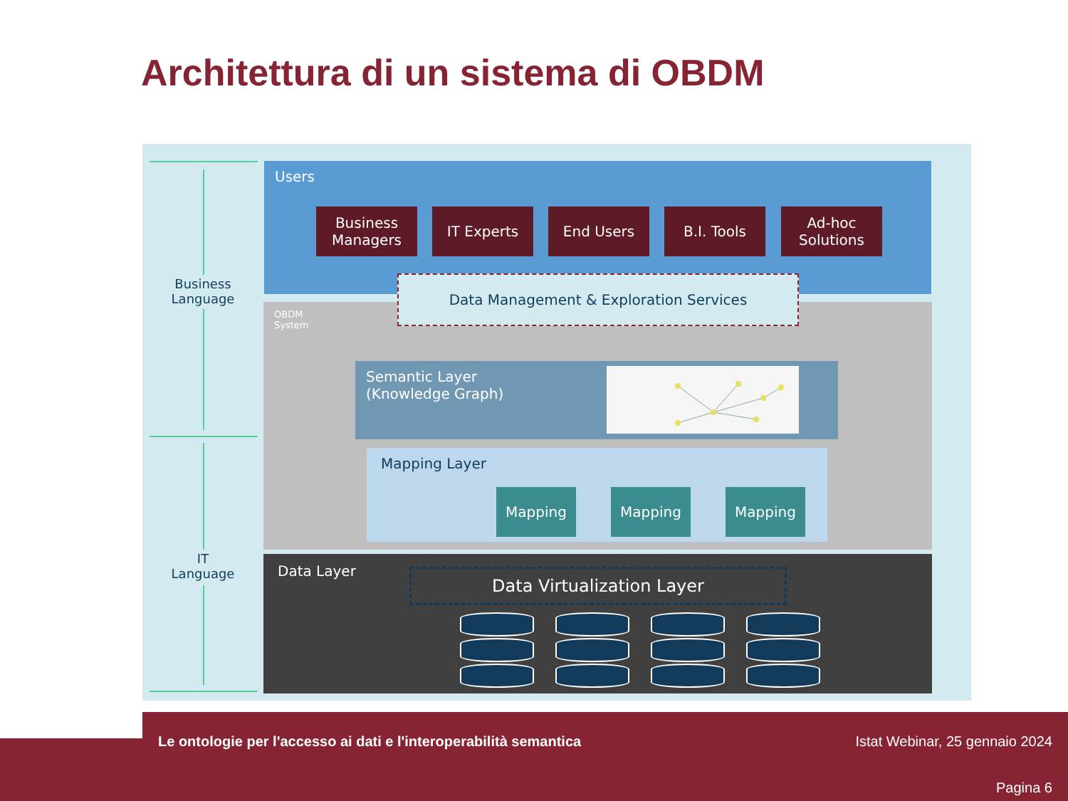Architettura di un sistema di OBDM
Business
Language
IT
Language
Users
Business
Managers
IT Experts End Users B.I. Tools
Ad-hoc
Solutions
OBDM
System
Semantic Layer
(Knowledge Graph)
Mapping Layer
Mapping Mapping Mapping
Data Management & Exploration Services
Data Layer Data Virtualization Layer
Le ontologie per l'accesso ai dati e l'interoperabilità semantica
Istat Webinar, 25 gennaio 2024
Pagina 6